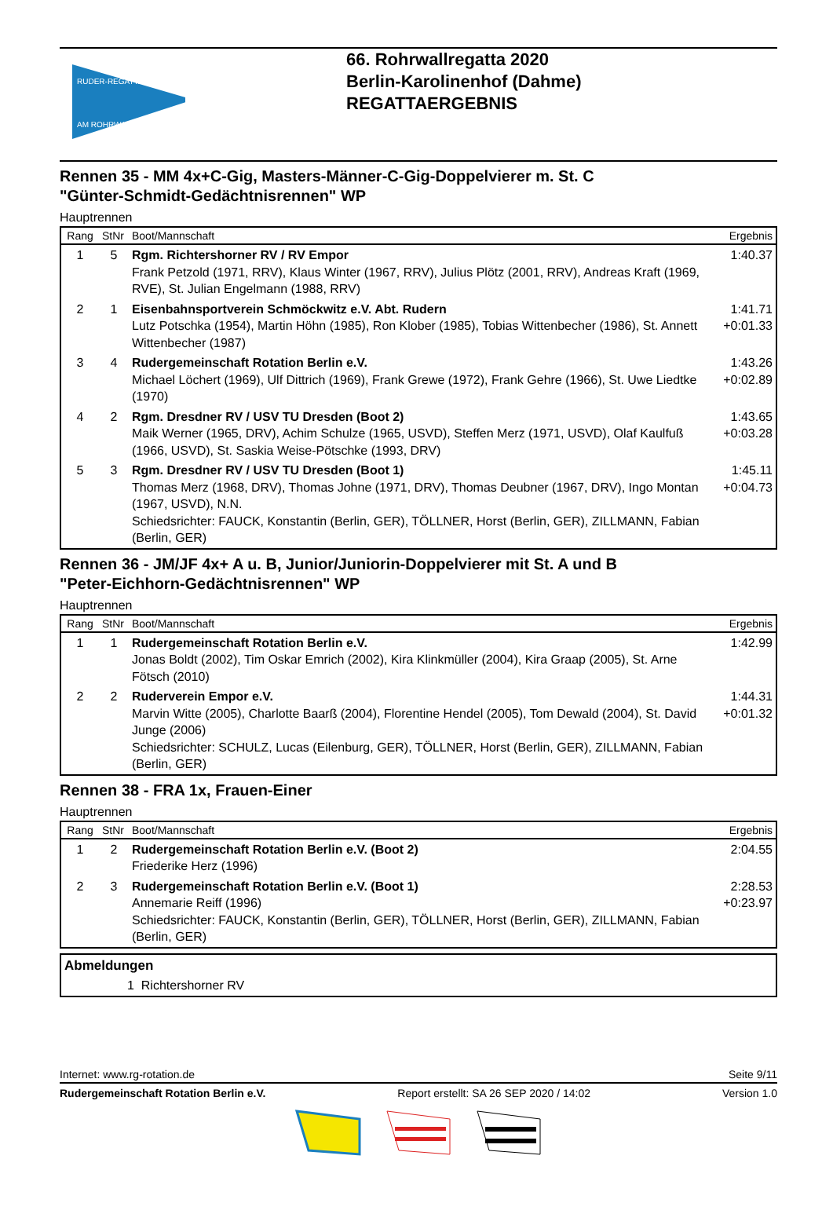RUDER-REGATTA
AM ROHRWALL
66. Rohrwallregatta 2020
Berlin-Karolinenhof (Dahme)
REGATTAERGEBNIS
Rennen 35 - MM 4x+C-Gig, Masters-Männer-C-Gig-Doppelvierer m. St. C
"Günter-Schmidt-Gedächtnisrennen" WP
Hauptrennen
| Rang | StNr | Boot/Mannschaft | Ergebnis |
| --- | --- | --- | --- |
| 1 | 5 | Rgm. Richtershorner RV / RV Empor Frank Petzold (1971, RRV), Klaus Winter (1967, RRV), Julius Plötz (2001, RRV), Andreas Kraft (1969, RVE), St. Julian Engelmann (1988, RRV) | 1:40.37 |
| 2 | 1 | Eisenbahnsportverein Schmöckwitz e.V. Abt. Rudern Lutz Potschka (1954), Martin Höhn (1985), Ron Klober (1985), Tobias Wittenbecher (1986), St. Annett Wittenbecher (1987) | 1:41.71 +0:01.33 |
| 3 | 4 | Rudergemeinschaft Rotation Berlin e.V. Michael Löchert (1969), Ulf Dittrich (1969), Frank Grewe (1972), Frank Gehre (1966), St. Uwe Liedtke (1970) | 1:43.26 +0:02.89 |
| 4 | 2 | Rgm. Dresdner RV / USV TU Dresden (Boot 2) Maik Werner (1965, DRV), Achim Schulze (1965, USVD), Steffen Merz (1971, USVD), Olaf Kaulfuß (1966, USVD), St. Saskia Weise-Pötschke (1993, DRV) | 1:43.65 +0:03.28 |
| 5 | 3 | Rgm. Dresdner RV / USV TU Dresden (Boot 1) Thomas Merz (1968, DRV), Thomas Johne (1971, DRV), Thomas Deubner (1967, DRV), Ingo Montan (1967, USVD), N.N. Schiedsrichter: FAUCK, Konstantin (Berlin, GER), TÖLLNER, Horst (Berlin, GER), ZILLMANN, Fabian (Berlin, GER) | 1:45.11 +0:04.73 |
Rennen 36 - JM/JF 4x+ A u. B, Junior/Juniorin-Doppelvierer mit St. A und B
"Peter-Eichhorn-Gedächtnisrennen" WP
Hauptrennen
| Rang | StNr | Boot/Mannschaft | Ergebnis |
| --- | --- | --- | --- |
| 1 | 1 | Rudergemeinschaft Rotation Berlin e.V. Jonas Boldt (2002), Tim Oskar Emrich (2002), Kira Klinkmüller (2004), Kira Graap (2005), St. Arne Fötsch (2010) | 1:42.99 |
| 2 | 2 | Ruderverein Empor e.V. Marvin Witte (2005), Charlotte Baarß (2004), Florentine Hendel (2005), Tom Dewald (2004), St. David Junge (2006) Schiedsrichter: SCHULZ, Lucas (Eilenburg, GER), TÖLLNER, Horst (Berlin, GER), ZILLMANN, Fabian (Berlin, GER) | 1:44.31 +0:01.32 |
Rennen 38 - FRA 1x, Frauen-Einer
Hauptrennen
| Rang | StNr | Boot/Mannschaft | Ergebnis |
| --- | --- | --- | --- |
| 1 | 2 | Rudergemeinschaft Rotation Berlin e.V. (Boot 2) Friederike Herz (1996) | 2:04.55 |
| 2 | 3 | Rudergemeinschaft Rotation Berlin e.V. (Boot 1) Annemarie Reiff (1996) Schiedsrichter: FAUCK, Konstantin (Berlin, GER), TÖLLNER, Horst (Berlin, GER), ZILLMANN, Fabian (Berlin, GER) | 2:28.53 +0:23.97 |
Abmeldungen
1 Richtershorner RV
Internet: www.rg-rotation.de Seite 9/11
Rudergemeinschaft Rotation Berlin e.V. Report erstellt: SA 26 SEP 2020 / 14:02 Version 1.0